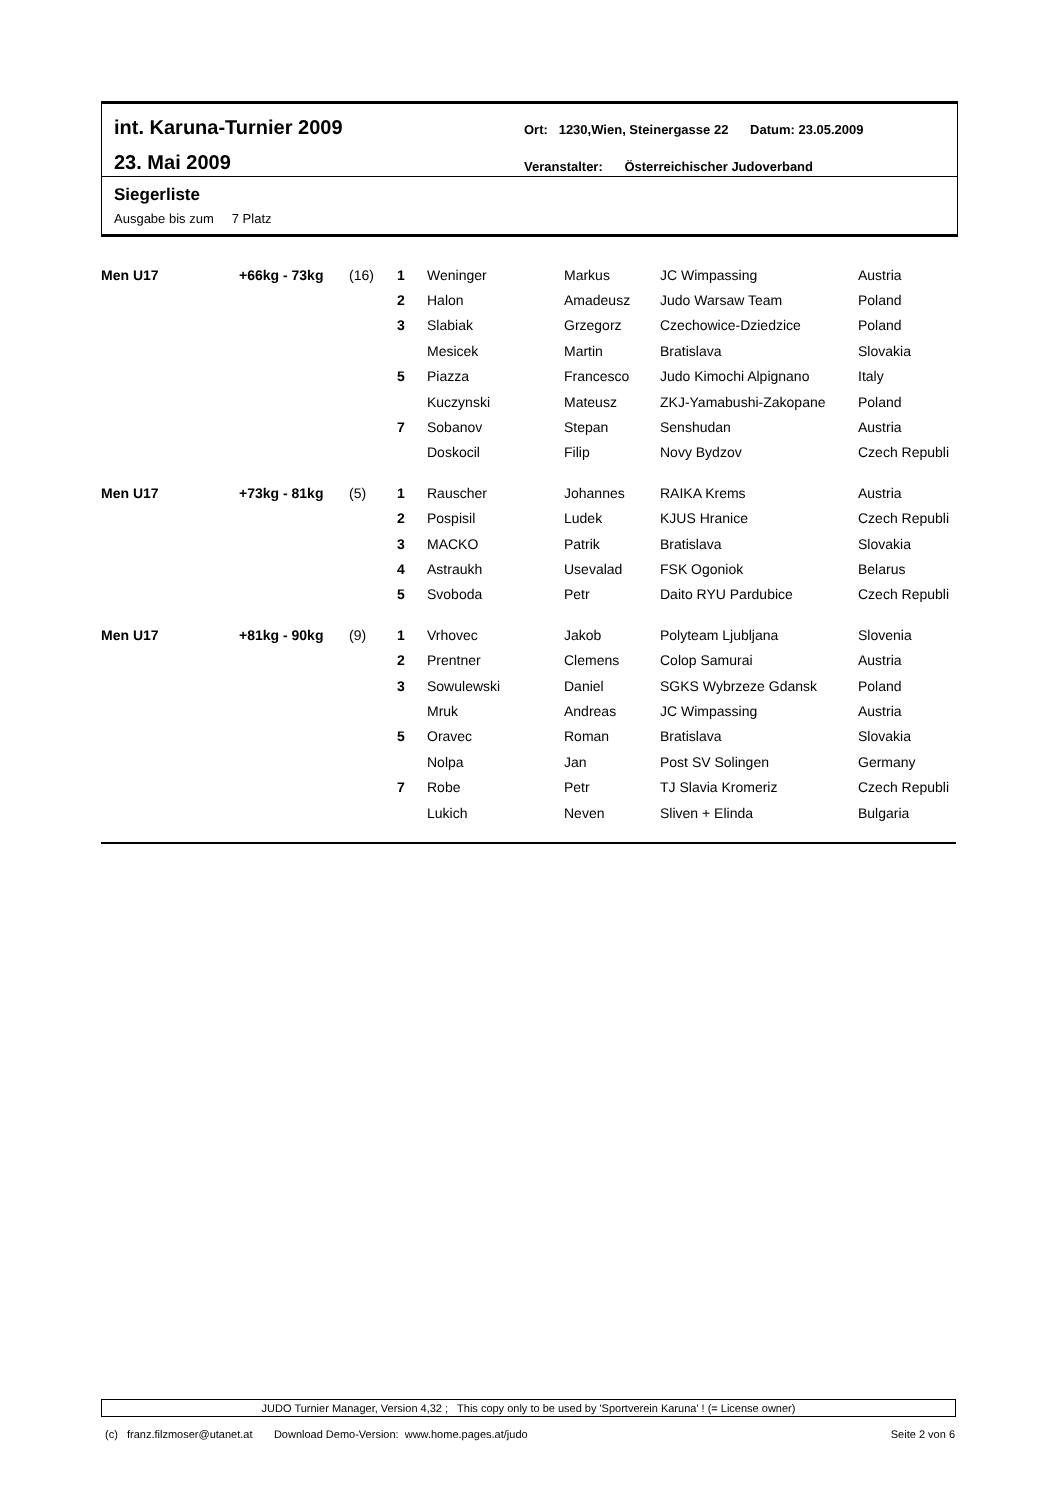int. Karuna-Turnier 2009
23. Mai 2009
Ort: 1230,Wien, Steinergasse 22 Datum: 23.05.2009
Veranstalter: Österreichischer Judoverband
Siegerliste
Ausgabe bis zum 7 Platz
| Men U17 | +66kg - 73kg | (16) | 1 | Weninger | Markus | JC Wimpassing | Austria |
| | | | 2 | Halon | Amadeusz | Judo Warsaw Team | Poland |
| | | | 3 | Slabiak | Grzegorz | Czechowice-Dziedzice | Poland |
| | | | | Mesicek | Martin | Bratislava | Slovakia |
| | | | 5 | Piazza | Francesco | Judo Kimochi Alpignano | Italy |
| | | | | Kuczynski | Mateusz | ZKJ-Yamabushi-Zakopane | Poland |
| | | | 7 | Sobanov | Stepan | Senshudan | Austria |
| | | | | Doskocil | Filip | Novy Bydzov | Czech Republi |
| Men U17 | +73kg - 81kg | (5) | 1 | Rauscher | Johannes | RAIKA Krems | Austria |
| | | | 2 | Pospisil | Ludek | KJUS Hranice | Czech Republi |
| | | | 3 | MACKO | Patrik | Bratislava | Slovakia |
| | | | 4 | Astraukh | Usevalad | FSK Ogoniok | Belarus |
| | | | 5 | Svoboda | Petr | Daito RYU Pardubice | Czech Republi |
| Men U17 | +81kg - 90kg | (9) | 1 | Vrhovec | Jakob | Polyteam Ljubljana | Slovenia |
| | | | 2 | Prentner | Clemens | Colop Samurai | Austria |
| | | | 3 | Sowulewski | Daniel | SGKS Wybrzeze Gdansk | Poland |
| | | | | Mruk | Andreas | JC Wimpassing | Austria |
| | | | 5 | Oravec | Roman | Bratislava | Slovakia |
| | | | | Nolpa | Jan | Post SV Solingen | Germany |
| | | | 7 | Robe | Petr | TJ Slavia Kromeriz | Czech Republi |
| | | | | Lukich | Neven | Sliven + Elinda | Bulgaria |
JUDO Turnier Manager, Version 4,32 ; This copy only to be used by 'Sportverein Karuna' ! (= License owner)
(c) franz.filzmoser@utanet.at Download Demo-Version: www.home.pages.at/judo Seite 2 von 6